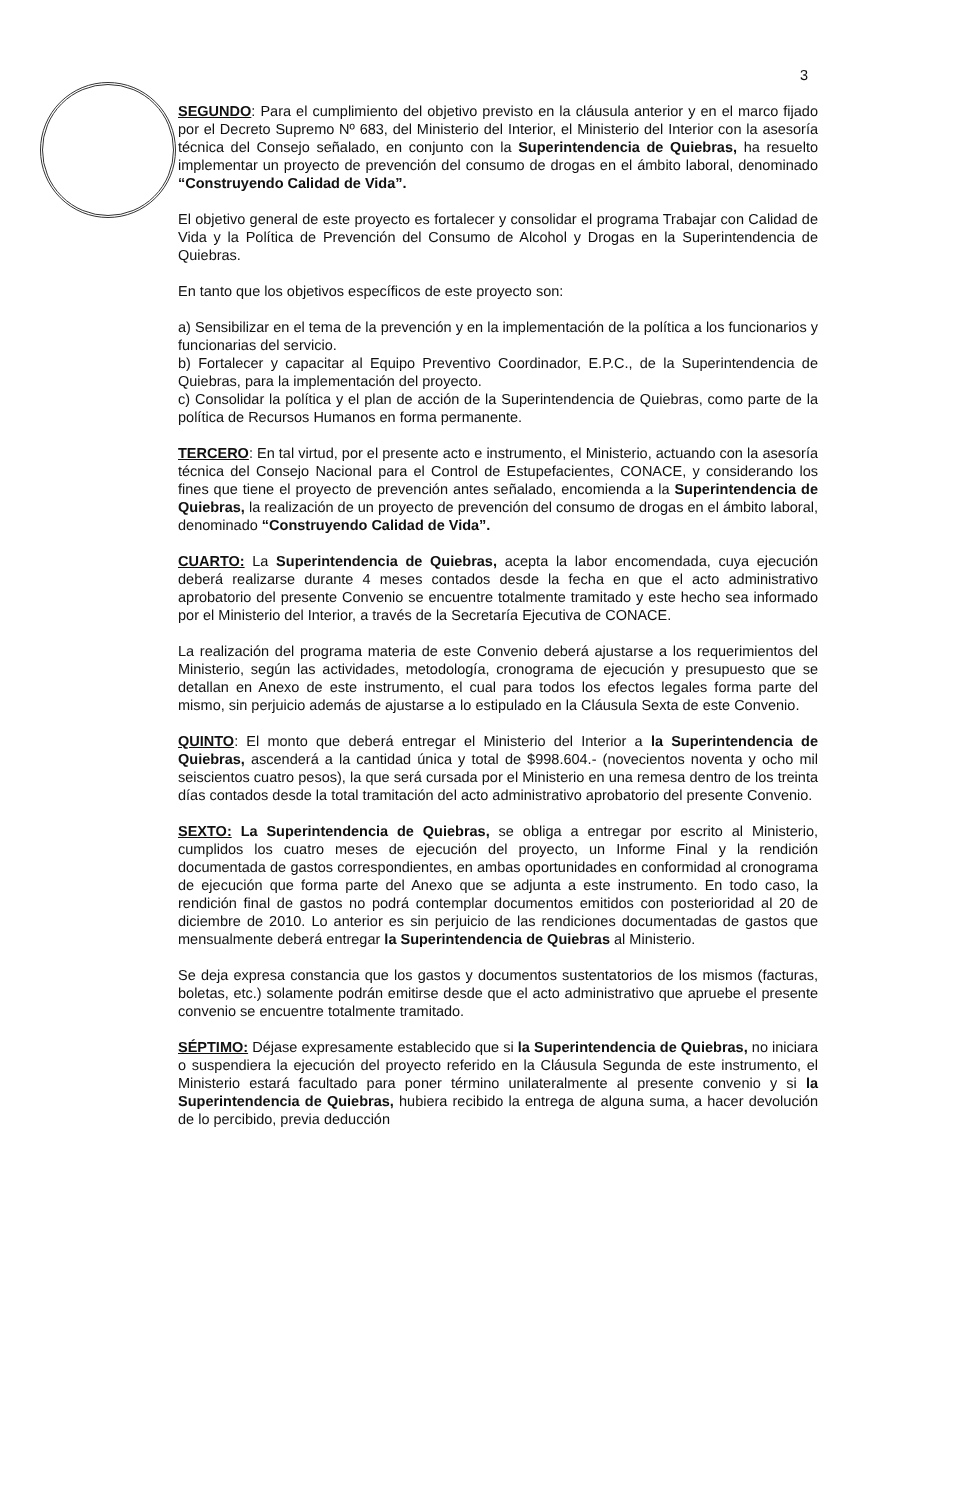3
SEGUNDO: Para el cumplimiento del objetivo previsto en la cláusula anterior y en el marco fijado por el Decreto Supremo Nº 683, del Ministerio del Interior, el Ministerio del Interior con la asesoría técnica del Consejo señalado, en conjunto con la Superintendencia de Quiebras, ha resuelto implementar un proyecto de prevención del consumo de drogas en el ámbito laboral, denominado “Construyendo Calidad de Vida”.
El objetivo general de este proyecto es fortalecer y consolidar el programa Trabajar con Calidad de Vida y la Política de Prevención del Consumo de Alcohol y Drogas en la Superintendencia de Quiebras.
En tanto que los objetivos específicos de este proyecto son:
a) Sensibilizar en el tema de la prevención y en la implementación de la política a los funcionarios y funcionarias del servicio.
b) Fortalecer y capacitar al Equipo Preventivo Coordinador, E.P.C., de la Superintendencia de Quiebras, para la implementación del proyecto.
c) Consolidar la política y el plan de acción de la Superintendencia de Quiebras, como parte de la política de Recursos Humanos en forma permanente.
TERCERO: En tal virtud, por el presente acto e instrumento, el Ministerio, actuando con la asesoría técnica del Consejo Nacional para el Control de Estupefacientes, CONACE, y considerando los fines que tiene el proyecto de prevención antes señalado, encomienda a la Superintendencia de Quiebras, la realización de un proyecto de prevención del consumo de drogas en el ámbito laboral, denominado “Construyendo Calidad de Vida”.
CUARTO: La Superintendencia de Quiebras, acepta la labor encomendada, cuya ejecución deberá realizarse durante 4 meses contados desde la fecha en que el acto administrativo aprobatorio del presente Convenio se encuentre totalmente tramitado y este hecho sea informado por el Ministerio del Interior, a través de la Secretaría Ejecutiva de CONACE.
La realización del programa materia de este Convenio deberá ajustarse a los requerimientos del Ministerio, según las actividades, metodología, cronograma de ejecución y presupuesto que se detallan en Anexo de este instrumento, el cual para todos los efectos legales forma parte del mismo, sin perjuicio además de ajustarse a lo estipulado en la Cláusula Sexta de este Convenio.
QUINTO: El monto que deberá entregar el Ministerio del Interior a la Superintendencia de Quiebras, ascenderá a la cantidad única y total de $998.604.- (novecientos noventa y ocho mil seiscientos cuatro pesos), la que será cursada por el Ministerio en una remesa dentro de los treinta días contados desde la total tramitación del acto administrativo aprobatorio del presente Convenio.
SEXTO: La Superintendencia de Quiebras, se obliga a entregar por escrito al Ministerio, cumplidos los cuatro meses de ejecución del proyecto, un Informe Final y la rendición documentada de gastos correspondientes, en ambas oportunidades en conformidad al cronograma de ejecución que forma parte del Anexo que se adjunta a este instrumento. En todo caso, la rendición final de gastos no podrá contemplar documentos emitidos con posterioridad al 20 de diciembre de 2010. Lo anterior es sin perjuicio de las rendiciones documentadas de gastos que mensualmente deberá entregar la Superintendencia de Quiebras al Ministerio.
Se deja expresa constancia que los gastos y documentos sustentatorios de los mismos (facturas, boletas, etc.) solamente podrán emitirse desde que el acto administrativo que apruebe el presente convenio se encuentre totalmente tramitado.
SÉPTIMO: Déjase expresamente establecido que si la Superintendencia de Quiebras, no iniciara o suspendiera la ejecución del proyecto referido en la Cláusula Segunda de este instrumento, el Ministerio estará facultado para poner término unilateralmente al presente convenio y si la Superintendencia de Quiebras, hubiera recibido la entrega de alguna suma, a hacer devolución de lo percibido, previa deducción